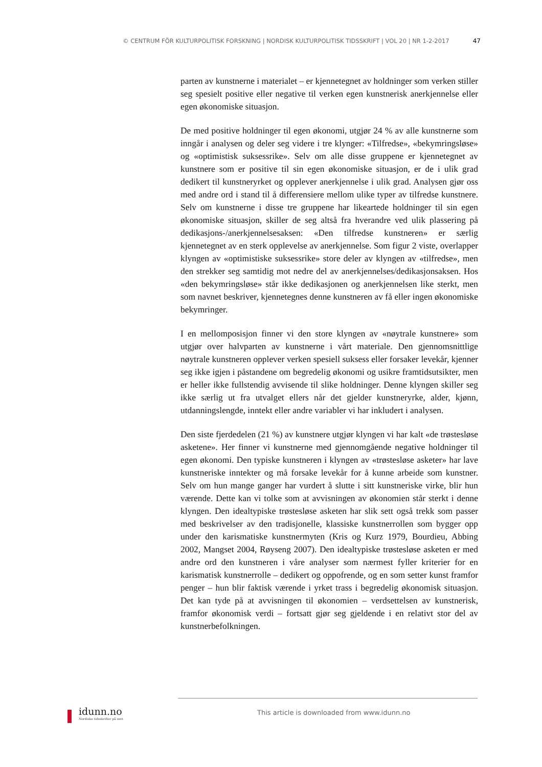© CENTRUM FÖR KULTURPOLITISK FORSKNING | NORDISK KULTURPOLITISK TIDSSKRIFT | VOL 20 | NR 1-2-2017 47
parten av kunstnerne i materialet – er kjennetegnet av holdninger som verken stiller seg spesielt positive eller negative til verken egen kunstnerisk anerkjennelse eller egen økonomiske situasjon.
De med positive holdninger til egen økonomi, utgjør 24 % av alle kunstnerne som inngår i analysen og deler seg videre i tre klynger: «Tilfredse», «bekymringsløse» og «optimistisk suksessrike». Selv om alle disse gruppene er kjennetegnet av kunstnere som er positive til sin egen økonomiske situasjon, er de i ulik grad dedikert til kunstneryrket og opplever anerkjennelse i ulik grad. Analysen gjør oss med andre ord i stand til å differensiere mellom ulike typer av tilfredse kunstnere. Selv om kunstnerne i disse tre gruppene har likeartede holdninger til sin egen økonomiske situasjon, skiller de seg altså fra hverandre ved ulik plassering på dedikasjons-/anerkjennelsesaksen: «Den tilfredse kunstneren» er særlig kjennetegnet av en sterk opplevelse av anerkjennelse. Som figur 2 viste, overlapper klyngen av «optimistiske suksessrike» store deler av klyngen av «tilfredse», men den strekker seg samtidig mot nedre del av anerkjennelses/dedikasjonsaksen. Hos «den bekymringsløse» står ikke dedikasjonen og anerkjennelsen like sterkt, men som navnet beskriver, kjennetegnes denne kunstneren av få eller ingen økonomiske bekymringer.
I en mellomposisjon finner vi den store klyngen av «nøytrale kunstnere» som utgjør over halvparten av kunstnerne i vårt materiale. Den gjennomsnittlige nøytrale kunstneren opplever verken spesiell suksess eller forsaker levekår, kjenner seg ikke igjen i påstandene om begredelig økonomi og usikre framtidsutsikter, men er heller ikke fullstendig avvisende til slike holdninger. Denne klyngen skiller seg ikke særlig ut fra utvalget ellers når det gjelder kunstneryrke, alder, kjønn, utdanningslengde, inntekt eller andre variabler vi har inkludert i analysen.
Den siste fjerdedelen (21 %) av kunstnere utgjør klyngen vi har kalt «de trøstesløse asketene». Her finner vi kunstnerne med gjennomgående negative holdninger til egen økonomi. Den typiske kunstneren i klyngen av «trøstesløse asketer» har lave kunstneriske inntekter og må forsake levekår for å kunne arbeide som kunstner. Selv om hun mange ganger har vurdert å slutte i sitt kunstneriske virke, blir hun værende. Dette kan vi tolke som at avvisningen av økonomien står sterkt i denne klyngen. Den idealtypiske trøstesløse asketen har slik sett også trekk som passer med beskrivelser av den tradisjonelle, klassiske kunstnerrollen som bygger opp under den karismatiske kunstnermyten (Kris og Kurz 1979, Bourdieu, Abbing 2002, Mangset 2004, Røyseng 2007). Den idealtypiske trøstesløse asketen er med andre ord den kunstneren i våre analyser som nærmest fyller kriterier for en karismatisk kunstnerrolle – dedikert og oppofrende, og en som setter kunst framfor penger – hun blir faktisk værende i yrket trass i begredelig økonomisk situasjon. Det kan tyde på at avvisningen til økonomien – verdsettelsen av kunstnerisk, framfor økonomisk verdi – fortsatt gjør seg gjeldende i en relativt stor del av kunstnerbefolkningen.
idunn.no
Nordiske tidsskrifter på nett
This article is downloaded from www.idunn.no